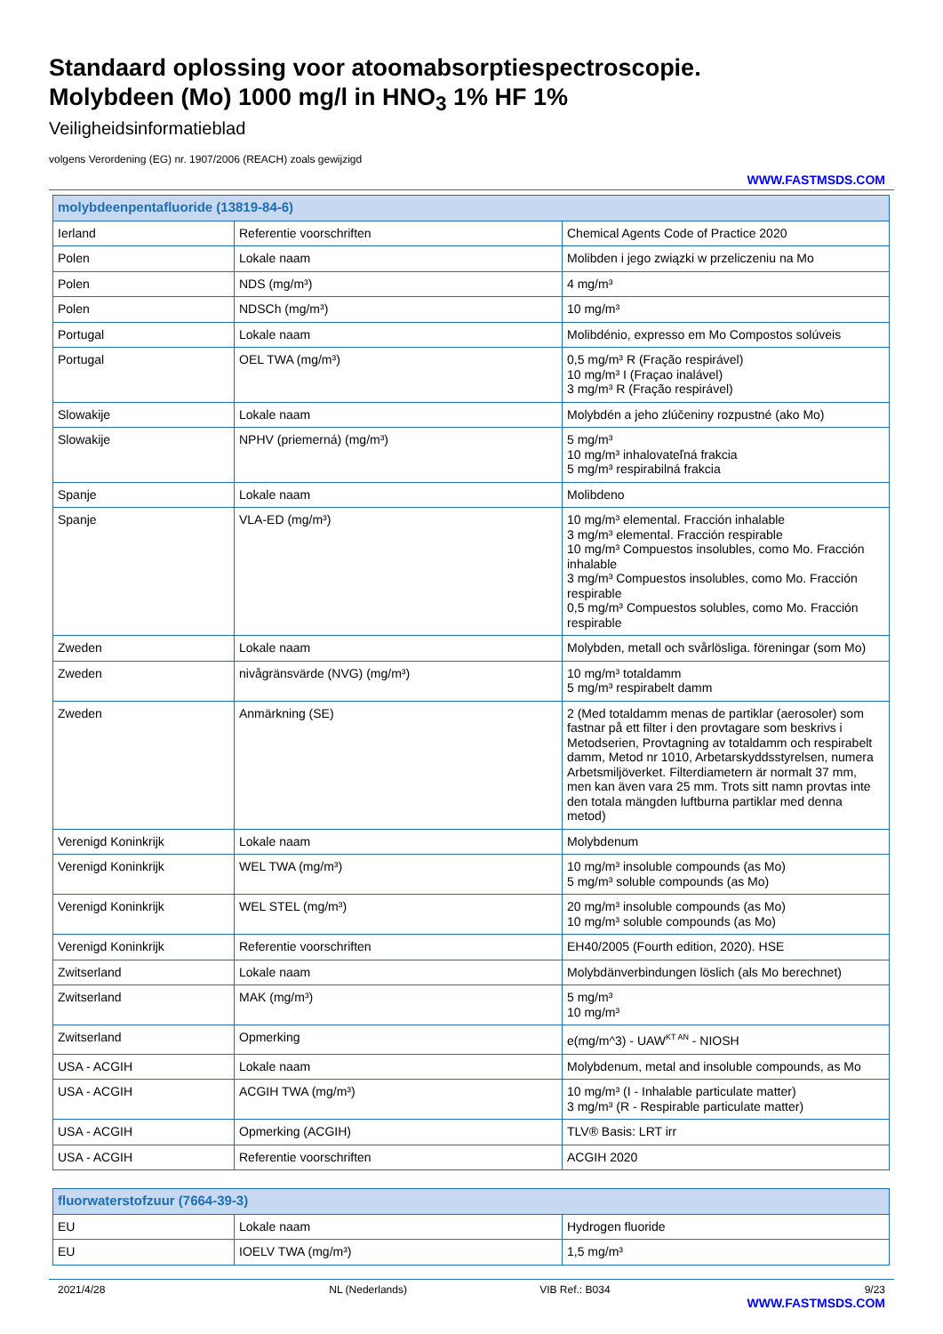Standaard oplossing voor atoomabsorptiespectroscopie.
Molybdeen (Mo) 1000 mg/l in HNO<sub>3</sub> 1% HF 1%
Veiligheidsinformatieblad
volgens Verordening (EG) nr. 1907/2006 (REACH) zoals gewijzigd
WWW.FASTMSDS.COM
| molybdeenpentafluoride (13819-84-6) | | |
| --- | --- | --- |
| Ierland | Referentie voorschriften | Chemical Agents Code of Practice 2020 |
| Polen | Lokale naam | Molibden i jego związki w przeliczeniu na Mo |
| Polen | NDS (mg/m³) | 4 mg/m³ |
| Polen | NDSCh (mg/m³) | 10 mg/m³ |
| Portugal | Lokale naam | Molibdénio, expresso em Mo Compostos solúveis |
| Portugal | OEL TWA (mg/m³) | 0,5 mg/m³ R (Fração respirável) 10 mg/m³ I (Fraçao inalável) 3 mg/m³ R (Fração respirável) |
| Slowakije | Lokale naam | Molybdén a jeho zlúčeniny rozpustné (ako Mo) |
| Slowakije | NPHV (priemerná) (mg/m³) | 5 mg/m³ 10 mg/m³ inhalovateľná frakcia 5 mg/m³ respirabilná frakcia |
| Spanje | Lokale naam | Molibdeno |
| Spanje | VLA-ED (mg/m³) | 10 mg/m³ elemental. Fracción inhalable 3 mg/m³ elemental. Fracción respirable 10 mg/m³ Compuestos insolubles, como Mo. Fracción inhalable 3 mg/m³ Compuestos insolubles, como Mo. Fracción respirable 0,5 mg/m³ Compuestos solubles, como Mo. Fracción respirable |
| Zweden | Lokale naam | Molybden, metall och svårlösliga. föreningar (som Mo) |
| Zweden | nivågränsvärde (NVG) (mg/m³) | 10 mg/m³ totaldamm 5 mg/m³ respirabelt damm |
| Zweden | Anmärkning (SE) | 2 (Med totaldamm menas de partiklar (aerosoler) som fastnar på ett filter i den provtagare som beskrivs i Metodserien, Provtagning av totaldamm och respirabelt damm, Metod nr 1010, Arbetarskyddsstyrelsen, numera Arbetsmiljöverket. Filterdiametern är normalt 37 mm, men kan även vara 25 mm. Trots sitt namn provtas inte den totala mängden luftburna partiklar med denna metod) |
| Verenigd Koninkrijk | Lokale naam | Molybdenum |
| Verenigd Koninkrijk | WEL TWA (mg/m³) | 10 mg/m³ insoluble compounds (as Mo) 5 mg/m³ soluble compounds (as Mo) |
| Verenigd Koninkrijk | WEL STEL (mg/m³) | 20 mg/m³ insoluble compounds (as Mo) 10 mg/m³ soluble compounds (as Mo) |
| Verenigd Koninkrijk | Referentie voorschriften | EH40/2005 (Fourth edition, 2020). HSE |
| Zwitserland | Lokale naam | Molybdänverbindungen löslich (als Mo berechnet) |
| Zwitserland | MAK (mg/m³) | 5 mg/m³ 10 mg/m³ |
| Zwitserland | Opmerking | e(mg/m^3) - UAW<sup>KT AN</sup> - NIOSH |
| USA - ACGIH | Lokale naam | Molybdenum, metal and insoluble compounds, as Mo |
| USA - ACGIH | ACGIH TWA (mg/m³) | 10 mg/m³ (I - Inhalable particulate matter) 3 mg/m³ (R - Respirable particulate matter) |
| USA - ACGIH | Opmerking (ACGIH) | TLV® Basis: LRT irr |
| USA - ACGIH | Referentie voorschriften | ACGIH 2020 |
| fluorwaterstofzuur (7664-39-3) | | |
| --- | --- | --- |
| EU | Lokale naam | Hydrogen fluoride |
| EU | IOELV TWA (mg/m³) | 1,5 mg/m³ |
2021/4/28 NL (Nederlands) VIB Ref.: B034 9/23
WWW.FASTMSDS.COM